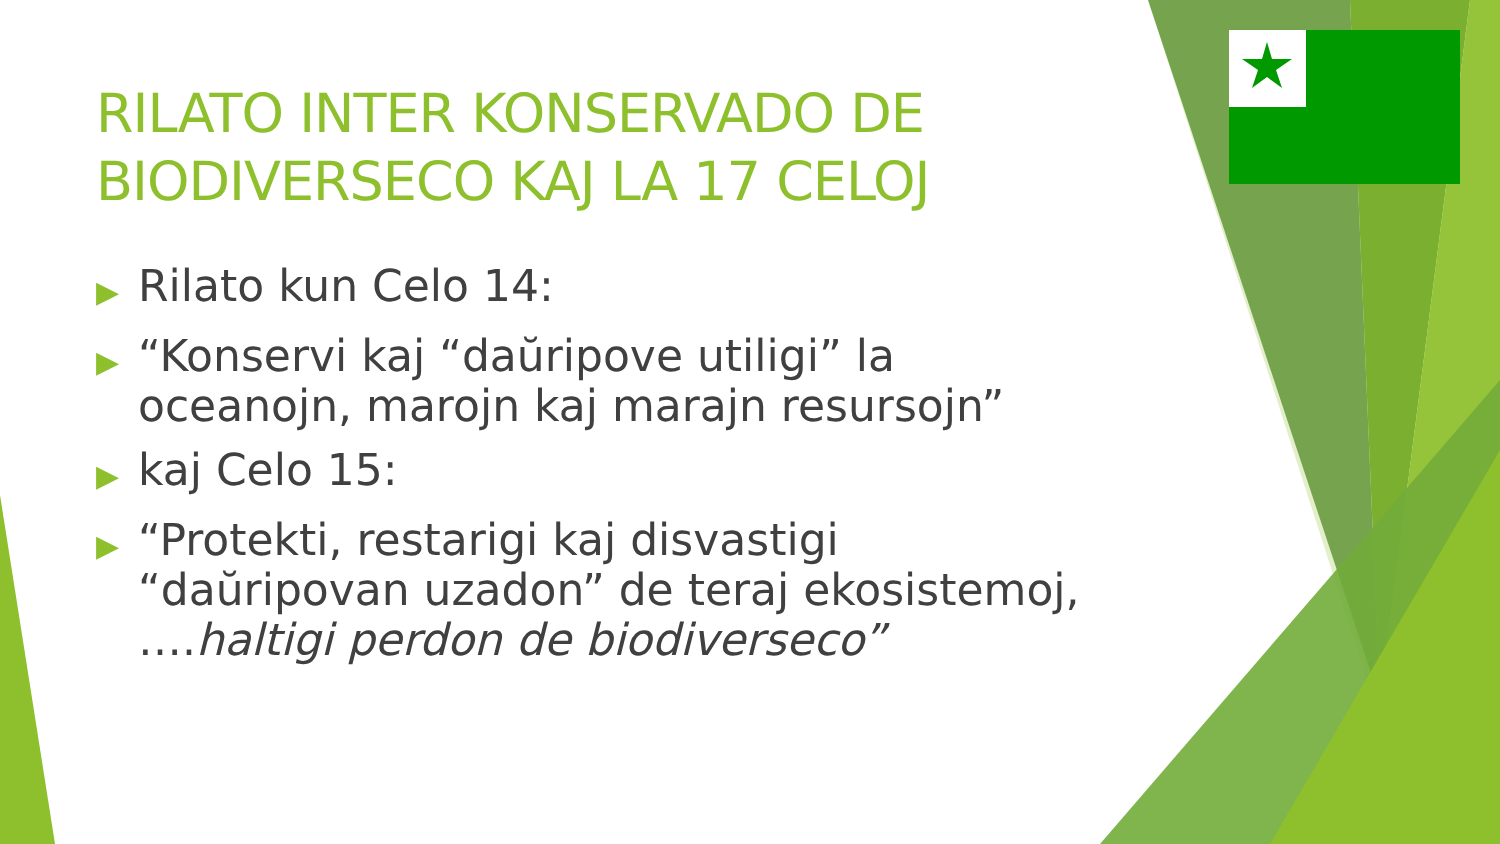RILATO INTER KONSERVADO DE
BIODIVERSECO KAJ LA 17 CELOJ
▶ Rilato kun Celo 14:
▶ “Konservi kaj “daŭripove utiligi” la oceanojn, marojn kaj marajn resursojn”
▶ kaj Celo 15:
▶ “Protekti, restarigi kaj disvastigi “daŭripovan uzadon” de teraj ekosistemoj, ….haltigi perdon de biodiverseco”